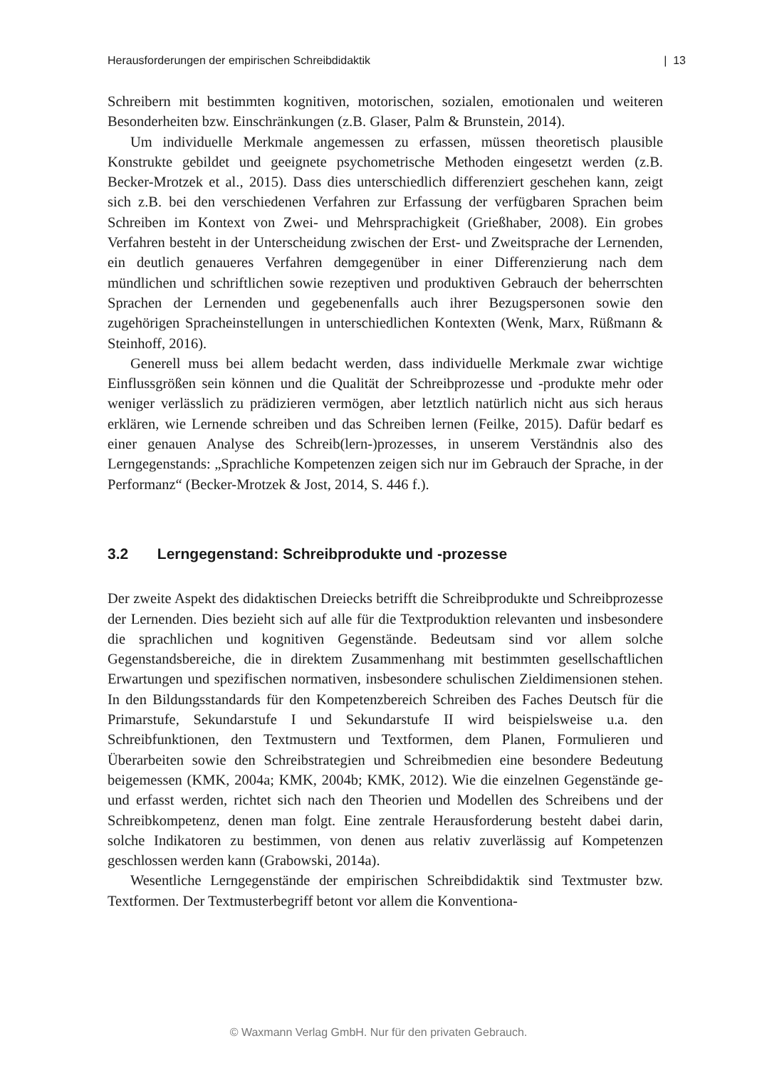Herausforderungen der empirischen Schreibdidaktik | 13
Schreibern mit bestimmten kognitiven, motorischen, sozialen, emotionalen und weiteren Besonderheiten bzw. Einschränkungen (z.B. Glaser, Palm & Brunstein, 2014).
Um individuelle Merkmale angemessen zu erfassen, müssen theoretisch plausible Konstrukte gebildet und geeignete psychometrische Methoden eingesetzt werden (z.B. Becker-Mrotzek et al., 2015). Dass dies unterschiedlich differenziert geschehen kann, zeigt sich z.B. bei den verschiedenen Verfahren zur Erfassung der verfügbaren Sprachen beim Schreiben im Kontext von Zwei- und Mehrsprachigkeit (Grießhaber, 2008). Ein grobes Verfahren besteht in der Unterscheidung zwischen der Erst- und Zweitsprache der Lernenden, ein deutlich genaueres Verfahren demgegenüber in einer Differenzierung nach dem mündlichen und schriftlichen sowie rezeptiven und produktiven Gebrauch der beherrschten Sprachen der Lernenden und gegebenenfalls auch ihrer Bezugspersonen sowie den zugehörigen Spracheinstellungen in unterschiedlichen Kontexten (Wenk, Marx, Rüßmann & Steinhoff, 2016).
Generell muss bei allem bedacht werden, dass individuelle Merkmale zwar wichtige Einflussgrößen sein können und die Qualität der Schreibprozesse und -produkte mehr oder weniger verlässlich zu prädizieren vermögen, aber letztlich natürlich nicht aus sich heraus erklären, wie Lernende schreiben und das Schreiben lernen (Feilke, 2015). Dafür bedarf es einer genauen Analyse des Schreib(lern-)prozesses, in unserem Verständnis also des Lerngegenstands: „Sprachliche Kompetenzen zeigen sich nur im Gebrauch der Sprache, in der Performanz“ (Becker-Mrotzek & Jost, 2014, S. 446 f.).
3.2 Lerngegenstand: Schreibprodukte und -prozesse
Der zweite Aspekt des didaktischen Dreiecks betrifft die Schreibprodukte und Schreibprozesse der Lernenden. Dies bezieht sich auf alle für die Textproduktion relevanten und insbesondere die sprachlichen und kognitiven Gegenstände. Bedeutsam sind vor allem solche Gegenstandsbereiche, die in direktem Zusammenhang mit bestimmten gesellschaftlichen Erwartungen und spezifischen normativen, insbesondere schulischen Zieldimensionen stehen. In den Bildungsstandards für den Kompetenzbereich Schreiben des Faches Deutsch für die Primarstufe, Sekundarstufe I und Sekundarstufe II wird beispielsweise u.a. den Schreibfunktionen, den Textmustern und Textformen, dem Planen, Formulieren und Überarbeiten sowie den Schreibstrategien und Schreibmedien eine besondere Bedeutung beigemessen (KMK, 2004a; KMK, 2004b; KMK, 2012). Wie die einzelnen Gegenstände ge- und erfasst werden, richtet sich nach den Theorien und Modellen des Schreibens und der Schreibkompetenz, denen man folgt. Eine zentrale Herausforderung besteht dabei darin, solche Indikatoren zu bestimmen, von denen aus relativ zuverlässig auf Kompetenzen geschlossen werden kann (Grabowski, 2014a).
Wesentliche Lerngegenstände der empirischen Schreibdidaktik sind Textmuster bzw. Textformen. Der Textmusterbegriff betont vor allem die Konventiona-
© Waxmann Verlag GmbH. Nur für den privaten Gebrauch.